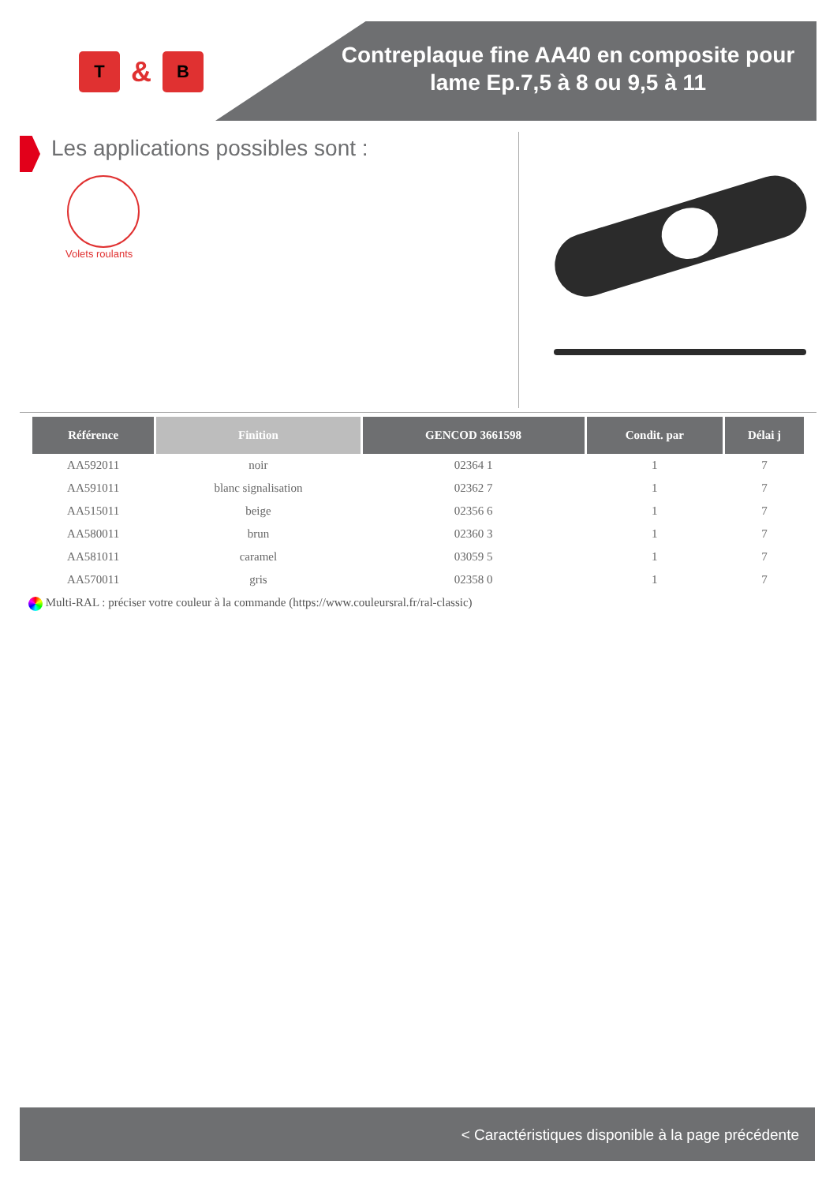T
&
B
Contreplaque fine AA40 en composite pour lame Ep.7,5 à 8 ou 9,5 à 11
Les applications possibles sont :
Volets roulants
| Référence | Finition | GENCOD 3661598 | Condit. par | Délai j |
| --- | --- | --- | --- | --- |
| AA592011 | noir | 02364 1 | 1 | 7 |
| AA591011 | blanc signalisation | 02362 7 | 1 | 7 |
| AA515011 | beige | 02356 6 | 1 | 7 |
| AA580011 | brun | 02360 3 | 1 | 7 |
| AA581011 | caramel | 03059 5 | 1 | 7 |
| AA570011 | gris | 02358 0 | 1 | 7 |
Multi-RAL : préciser votre couleur à la commande (https://www.couleursral.fr/ral-classic)
< Caractéristiques disponible à la page précédente